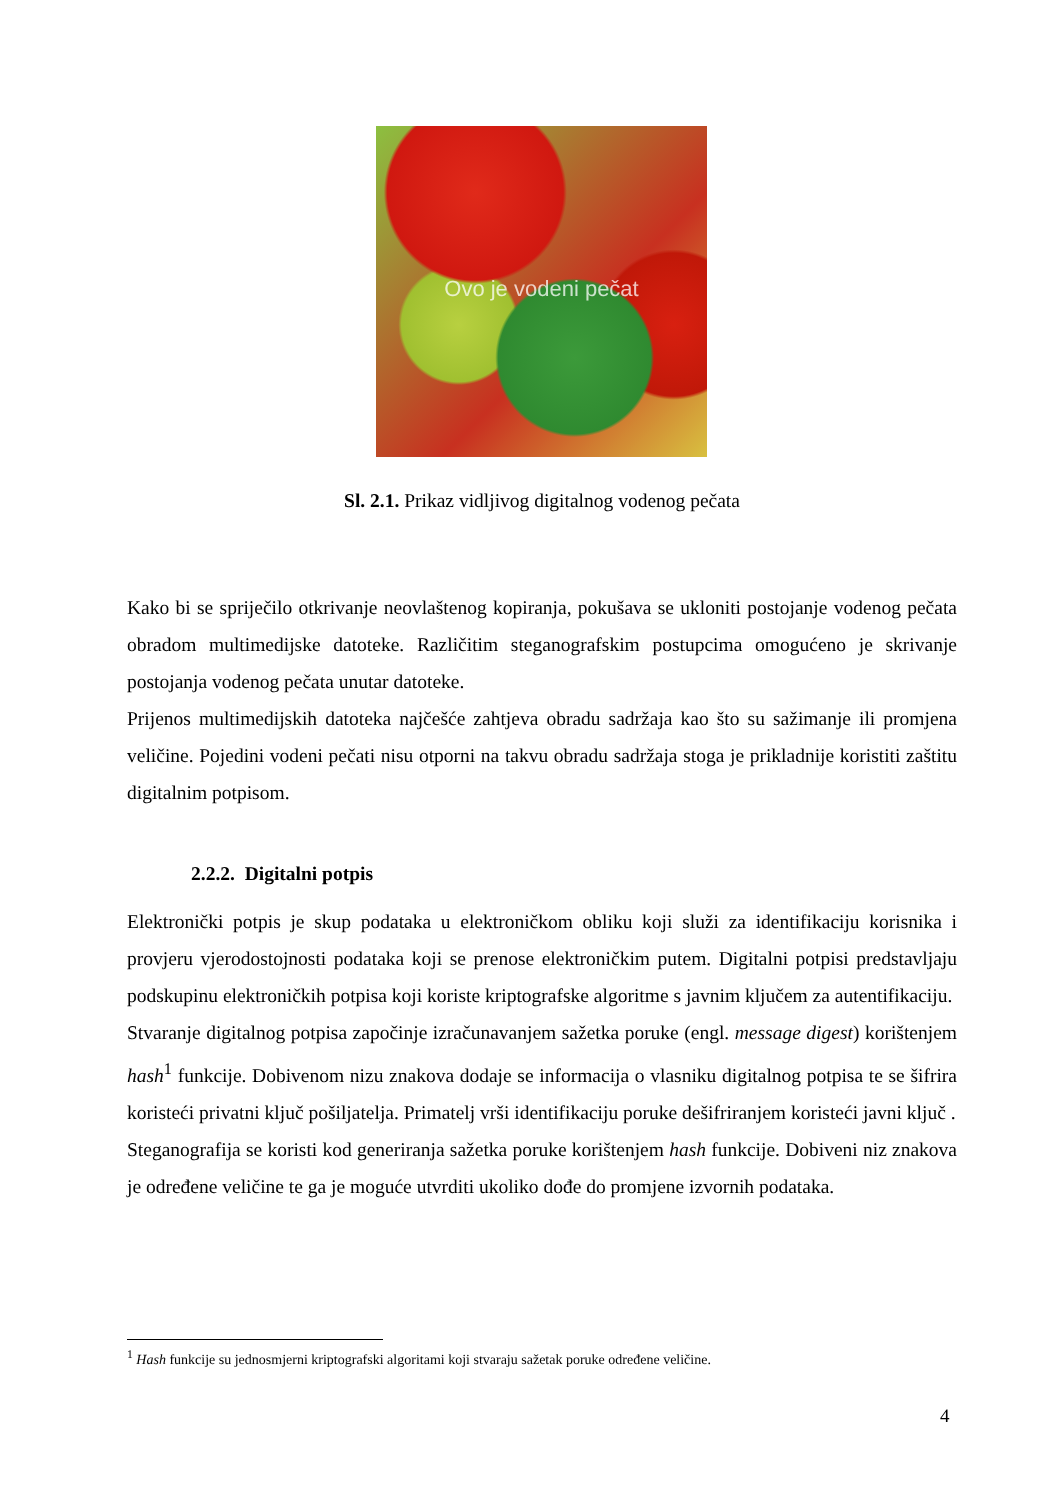Ovo je vodeni pečat
Sl. 2.1. Prikaz vidljivog digitalnog vodenog pečata
Kako bi se spriječilo otkrivanje neovlaštenog kopiranja, pokušava se ukloniti postojanje vodenog pečata obradom multimedijske datoteke. Različitim steganografskim postupcima omogućeno je skrivanje postojanja vodenog pečata unutar datoteke.
Prijenos multimedijskih datoteka najčešće zahtjeva obradu sadržaja kao što su sažimanje ili promjena veličine. Pojedini vodeni pečati nisu otporni na takvu obradu sadržaja stoga je prikladnije koristiti zaštitu digitalnim potpisom.
2.2.2. Digitalni potpis
Elektronički potpis je skup podataka u elektroničkom obliku koji služi za identifikaciju korisnika i provjeru vjerodostojnosti podataka koji se prenose elektroničkim putem. Digitalni potpisi predstavljaju podskupinu elektroničkih potpisa koji koriste kriptografske algoritme s javnim ključem za autentifikaciju.
Stvaranje digitalnog potpisa započinje izračunavanjem sažetka poruke (engl. message digest) korištenjem hash<sup>1</sup> funkcije. Dobivenom nizu znakova dodaje se informacija o vlasniku digitalnog potpisa te se šifrira koristeći privatni ključ pošiljatelja. Primatelj vrši identifikaciju poruke dešifriranjem koristeći javni ključ .
Steganografija se koristi kod generiranja sažetka poruke korištenjem hash funkcije. Dobiveni niz znakova je određene veličine te ga je moguće utvrditi ukoliko dođe do promjene izvornih podataka.
<sup>1</sup> Hash funkcije su jednosmjerni kriptografski algoritami koji stvaraju sažetak poruke određene veličine.
4